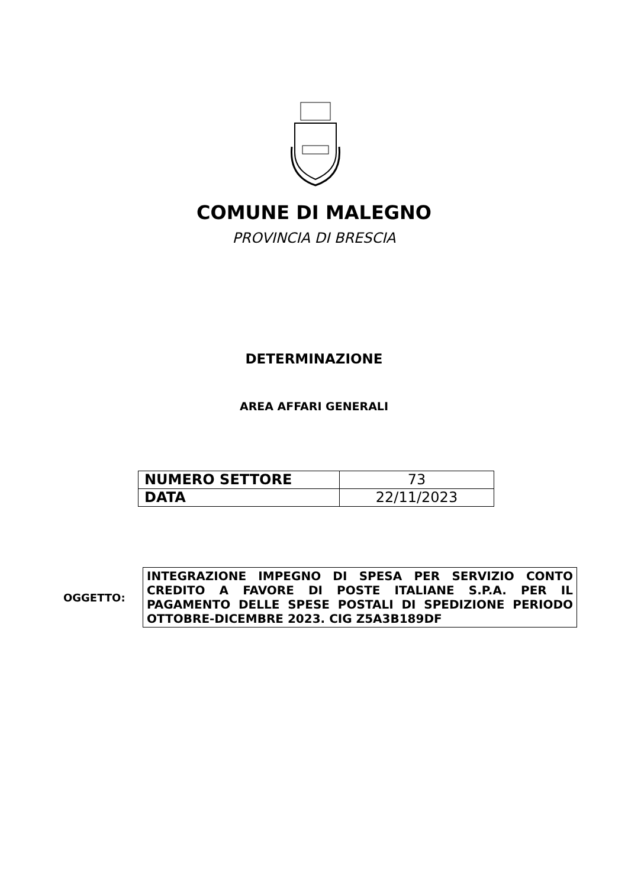COMUNE DI MALEGNO
PROVINCIA DI BRESCIA
DETERMINAZIONE
AREA AFFARI GENERALI
| NUMERO SETTORE | 73 |
| DATA | 22/11/2023 |
OGGETTO:
INTEGRAZIONE IMPEGNO DI SPESA PER SERVIZIO CONTO CREDITO A FAVORE DI POSTE ITALIANE S.P.A. PER IL PAGAMENTO DELLE SPESE POSTALI DI SPEDIZIONE PERIODO OTTOBRE-DICEMBRE 2023. CIG Z5A3B189DF